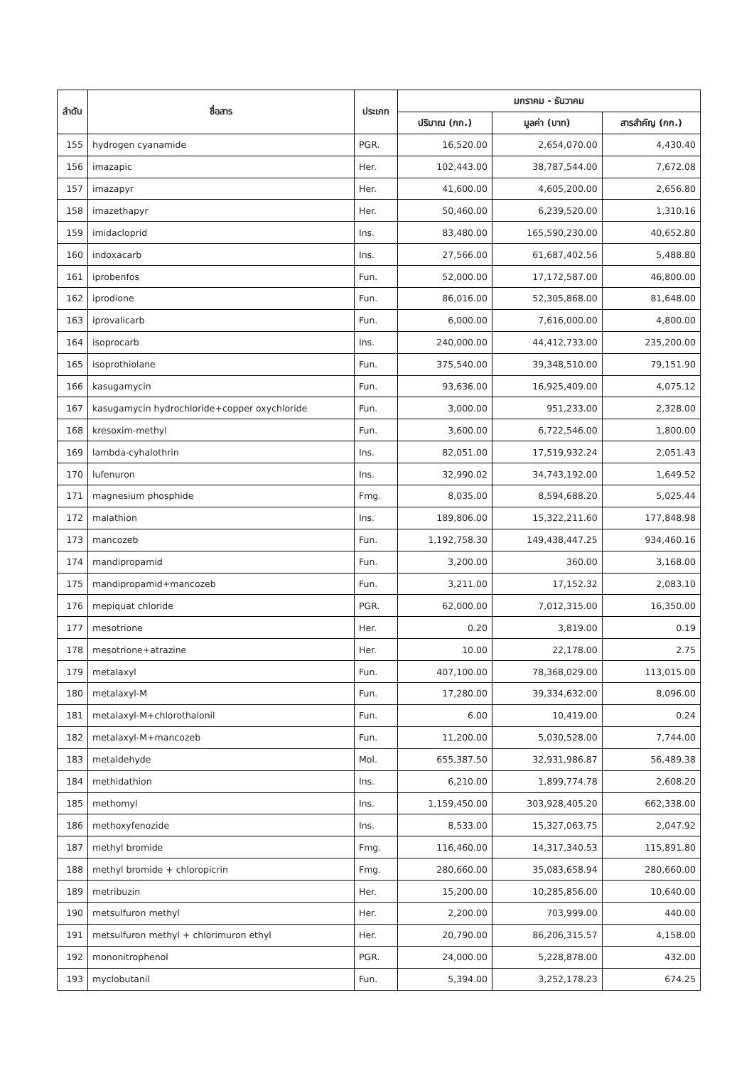| ลำดับ | ชื่อสาร | ประเภท | มกราคม - ธันวาคม | | |
| --- | --- | --- | --- | --- | --- |
| | | | ปริมาณ (กก.) | มูลค่า (บาท) | สารสำคัญ (กก.) |
| 155 | hydrogen cyanamide | PGR. | 16,520.00 | 2,654,070.00 | 4,430.40 |
| 156 | imazapic | Her. | 102,443.00 | 38,787,544.00 | 7,672.08 |
| 157 | imazapyr | Her. | 41,600.00 | 4,605,200.00 | 2,656.80 |
| 158 | imazethapyr | Her. | 50,460.00 | 6,239,520.00 | 1,310.16 |
| 159 | imidacloprid | Ins. | 83,480.00 | 165,590,230.00 | 40,652.80 |
| 160 | indoxacarb | Ins. | 27,566.00 | 61,687,402.56 | 5,488.80 |
| 161 | iprobenfos | Fun. | 52,000.00 | 17,172,587.00 | 46,800.00 |
| 162 | iprodione | Fun. | 86,016.00 | 52,305,868.00 | 81,648.00 |
| 163 | iprovalicarb | Fun. | 6,000.00 | 7,616,000.00 | 4,800.00 |
| 164 | isoprocarb | Ins. | 240,000.00 | 44,412,733.00 | 235,200.00 |
| 165 | isoprothiolane | Fun. | 375,540.00 | 39,348,510.00 | 79,151.90 |
| 166 | kasugamycin | Fun. | 93,636.00 | 16,925,409.00 | 4,075.12 |
| 167 | kasugamycin hydrochloride+copper oxychloride | Fun. | 3,000.00 | 951,233.00 | 2,328.00 |
| 168 | kresoxim-methyl | Fun. | 3,600.00 | 6,722,546.00 | 1,800.00 |
| 169 | lambda-cyhalothrin | Ins. | 82,051.00 | 17,519,932.24 | 2,051.43 |
| 170 | lufenuron | Ins. | 32,990.02 | 34,743,192.00 | 1,649.52 |
| 171 | magnesium phosphide | Fmg. | 8,035.00 | 8,594,688.20 | 5,025.44 |
| 172 | malathion | Ins. | 189,806.00 | 15,322,211.60 | 177,848.98 |
| 173 | mancozeb | Fun. | 1,192,758.30 | 149,438,447.25 | 934,460.16 |
| 174 | mandipropamid | Fun. | 3,200.00 | 360.00 | 3,168.00 |
| 175 | mandipropamid+mancozeb | Fun. | 3,211.00 | 17,152.32 | 2,083.10 |
| 176 | mepiquat chloride | PGR. | 62,000.00 | 7,012,315.00 | 16,350.00 |
| 177 | mesotrione | Her. | 0.20 | 3,819.00 | 0.19 |
| 178 | mesotrione+atrazine | Her. | 10.00 | 22,178.00 | 2.75 |
| 179 | metalaxyl | Fun. | 407,100.00 | 78,368,029.00 | 113,015.00 |
| 180 | metalaxyl-M | Fun. | 17,280.00 | 39,334,632.00 | 8,096.00 |
| 181 | metalaxyl-M+chlorothalonil | Fun. | 6.00 | 10,419.00 | 0.24 |
| 182 | metalaxyl-M+mancozeb | Fun. | 11,200.00 | 5,030,528.00 | 7,744.00 |
| 183 | metaldehyde | Mol. | 655,387.50 | 32,931,986.87 | 56,489.38 |
| 184 | methidathion | Ins. | 6,210.00 | 1,899,774.78 | 2,608.20 |
| 185 | methomyl | Ins. | 1,159,450.00 | 303,928,405.20 | 662,338.00 |
| 186 | methoxyfenozide | Ins. | 8,533.00 | 15,327,063.75 | 2,047.92 |
| 187 | methyl bromide | Fmg. | 116,460.00 | 14,317,340.53 | 115,891.80 |
| 188 | methyl bromide + chloropicrin | Fmg. | 280,660.00 | 35,083,658.94 | 280,660.00 |
| 189 | metribuzin | Her. | 15,200.00 | 10,285,856.00 | 10,640.00 |
| 190 | metsulfuron methyl | Her. | 2,200.00 | 703,999.00 | 440.00 |
| 191 | metsulfuron methyl + chlorimuron ethyl | Her. | 20,790.00 | 86,206,315.57 | 4,158.00 |
| 192 | mononitrophenol | PGR. | 24,000.00 | 5,228,878.00 | 432.00 |
| 193 | myclobutanil | Fun. | 5,394.00 | 3,252,178.23 | 674.25 |